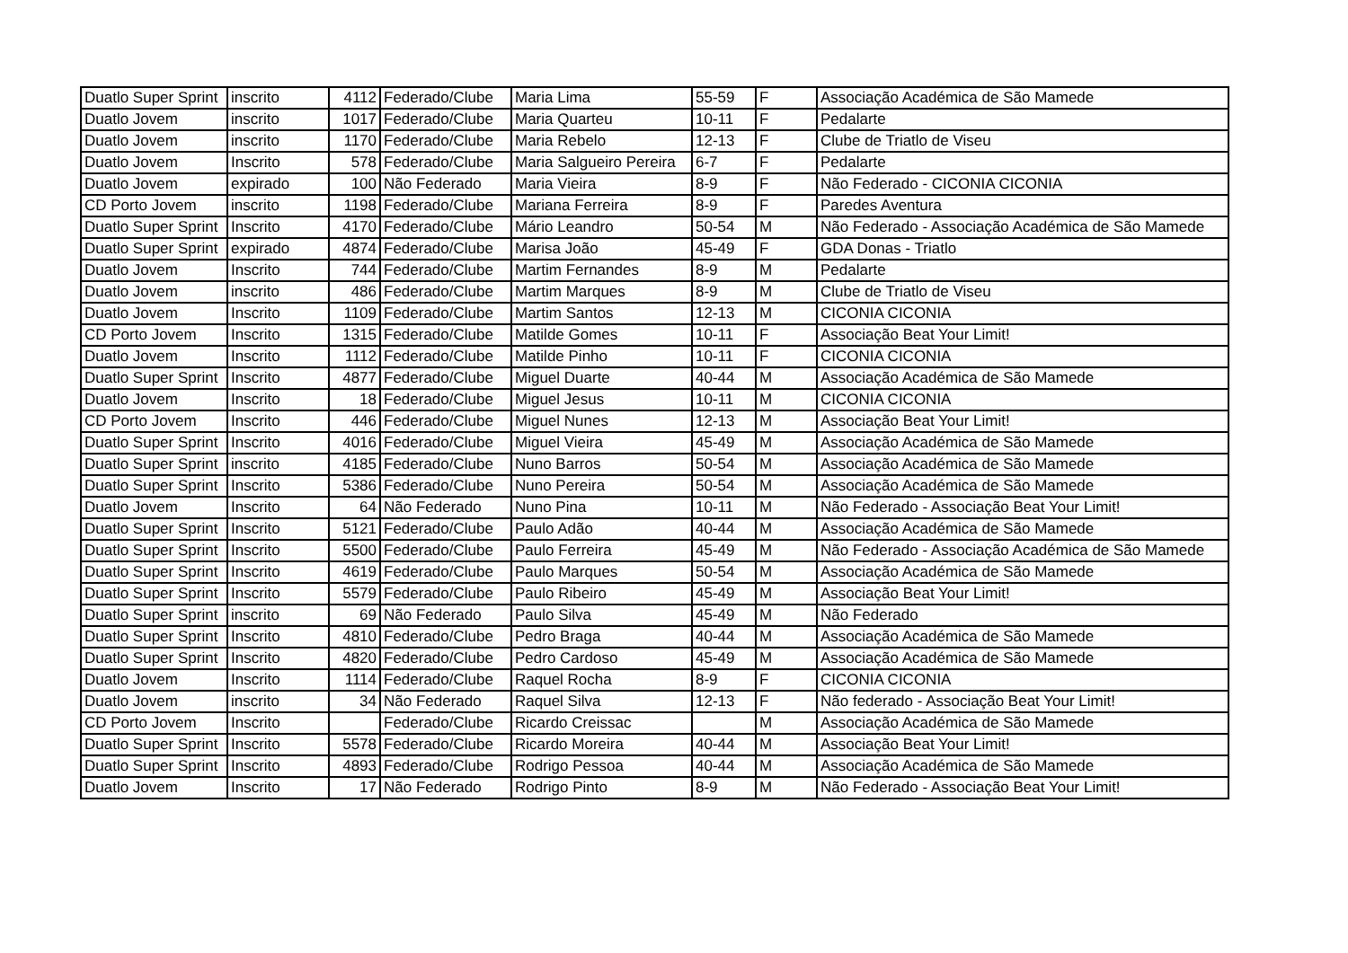| Duatlo Super Sprint | inscrito | 4112 | Federado/Clube | Maria Lima | 55-59 | F | Associação Académica de São Mamede |
| Duatlo Jovem | inscrito | 1017 | Federado/Clube | Maria Quarteu | 10-11 | F | Pedalarte |
| Duatlo Jovem | inscrito | 1170 | Federado/Clube | Maria Rebelo | 12-13 | F | Clube de Triatlo de Viseu |
| Duatlo Jovem | Inscrito | 578 | Federado/Clube | Maria Salgueiro Pereira | 6-7 | F | Pedalarte |
| Duatlo Jovem | expirado | 100 | Não Federado | Maria Vieira | 8-9 | F | Não Federado - CICONIA CICONIA |
| CD Porto Jovem | inscrito | 1198 | Federado/Clube | Mariana Ferreira | 8-9 | F | Paredes Aventura |
| Duatlo Super Sprint | Inscrito | 4170 | Federado/Clube | Mário Leandro | 50-54 | M | Não Federado - Associação Académica de São Mamede |
| Duatlo Super Sprint | expirado | 4874 | Federado/Clube | Marisa João | 45-49 | F | GDA Donas - Triatlo |
| Duatlo Jovem | Inscrito | 744 | Federado/Clube | Martim Fernandes | 8-9 | M | Pedalarte |
| Duatlo Jovem | inscrito | 486 | Federado/Clube | Martim Marques | 8-9 | M | Clube de Triatlo de Viseu |
| Duatlo Jovem | Inscrito | 1109 | Federado/Clube | Martim Santos | 12-13 | M | CICONIA CICONIA |
| CD Porto Jovem | Inscrito | 1315 | Federado/Clube | Matilde Gomes | 10-11 | F | Associação Beat Your Limit! |
| Duatlo Jovem | Inscrito | 1112 | Federado/Clube | Matilde Pinho | 10-11 | F | CICONIA CICONIA |
| Duatlo Super Sprint | Inscrito | 4877 | Federado/Clube | Miguel Duarte | 40-44 | M | Associação Académica de São Mamede |
| Duatlo Jovem | Inscrito | 18 | Federado/Clube | Miguel Jesus | 10-11 | M | CICONIA CICONIA |
| CD Porto Jovem | Inscrito | 446 | Federado/Clube | Miguel Nunes | 12-13 | M | Associação Beat Your Limit! |
| Duatlo Super Sprint | Inscrito | 4016 | Federado/Clube | Miguel Vieira | 45-49 | M | Associação Académica de São Mamede |
| Duatlo Super Sprint | inscrito | 4185 | Federado/Clube | Nuno Barros | 50-54 | M | Associação Académica de São Mamede |
| Duatlo Super Sprint | Inscrito | 5386 | Federado/Clube | Nuno Pereira | 50-54 | M | Associação Académica de São Mamede |
| Duatlo Jovem | Inscrito | 64 | Não Federado | Nuno Pina | 10-11 | M | Não Federado - Associação Beat Your Limit! |
| Duatlo Super Sprint | Inscrito | 5121 | Federado/Clube | Paulo Adão | 40-44 | M | Associação Académica de São Mamede |
| Duatlo Super Sprint | Inscrito | 5500 | Federado/Clube | Paulo Ferreira | 45-49 | M | Não Federado - Associação Académica de São Mamede |
| Duatlo Super Sprint | Inscrito | 4619 | Federado/Clube | Paulo Marques | 50-54 | M | Associação Académica de São Mamede |
| Duatlo Super Sprint | Inscrito | 5579 | Federado/Clube | Paulo Ribeiro | 45-49 | M | Associação Beat Your Limit! |
| Duatlo Super Sprint | inscrito | 69 | Não Federado | Paulo Silva | 45-49 | M | Não Federado |
| Duatlo Super Sprint | Inscrito | 4810 | Federado/Clube | Pedro Braga | 40-44 | M | Associação Académica de São Mamede |
| Duatlo Super Sprint | Inscrito | 4820 | Federado/Clube | Pedro Cardoso | 45-49 | M | Associação Académica de São Mamede |
| Duatlo Jovem | Inscrito | 1114 | Federado/Clube | Raquel Rocha | 8-9 | F | CICONIA CICONIA |
| Duatlo Jovem | inscrito | 34 | Não Federado | Raquel Silva | 12-13 | F | Não federado - Associação Beat Your Limit! |
| CD Porto Jovem | Inscrito | | Federado/Clube | Ricardo Creissac | | M | Associação Académica de São Mamede |
| Duatlo Super Sprint | Inscrito | 5578 | Federado/Clube | Ricardo Moreira | 40-44 | M | Associação Beat Your Limit! |
| Duatlo Super Sprint | Inscrito | 4893 | Federado/Clube | Rodrigo Pessoa | 40-44 | M | Associação Académica de São Mamede |
| Duatlo Jovem | Inscrito | 17 | Não Federado | Rodrigo Pinto | 8-9 | M | Não Federado - Associação Beat Your Limit! |